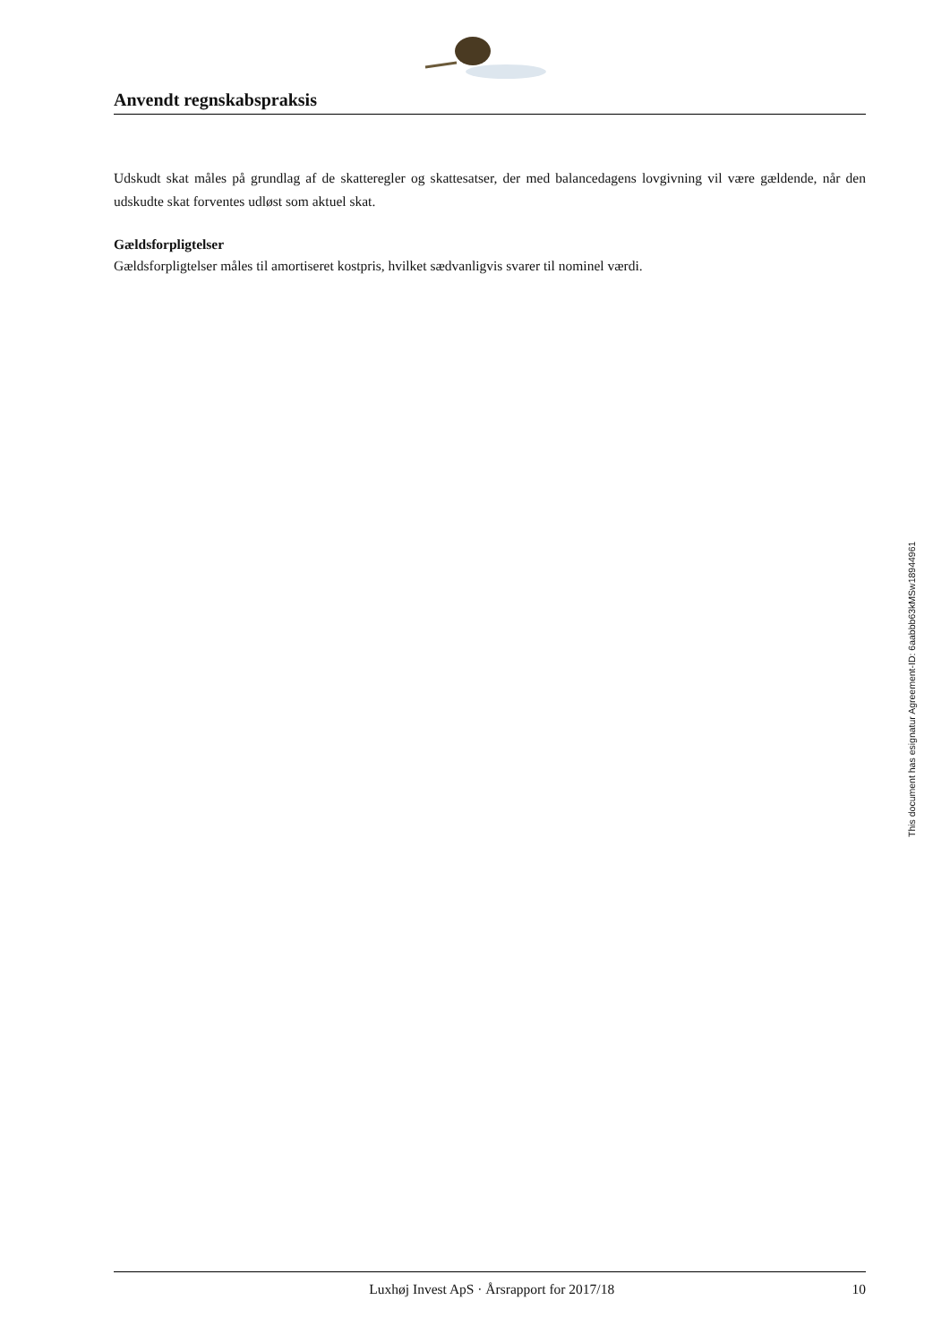Anvendt regnskabspraksis
Udskudt skat måles på grundlag af de skatteregler og skattesatser, der med balancedagens lovgivning vil være gældende, når den udskudte skat forventes udløst som aktuel skat.
Gældsforpligtelser
Gældsforpligtelser måles til amortiseret kostpris, hvilket sædvanligvis svarer til nominel værdi.
This document has esignatur Agreement-ID: 6aabbb63kMSw18944961
Luxhøj Invest ApS · Årsrapport for 2017/18 10